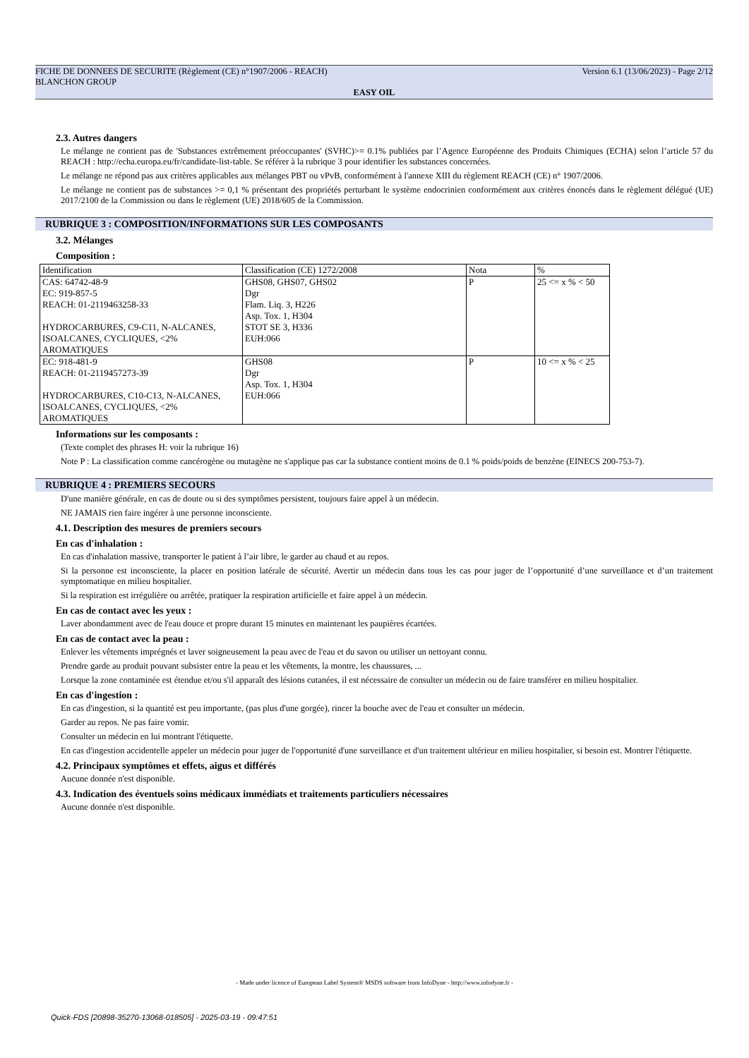FICHE DE DONNEES DE SECURITE (Règlement (CE) n°1907/2006 - REACH) Version 6.1 (13/06/2023) - Page 2/12
BLANCHON GROUP
EASY OIL
2.3. Autres dangers
Le mélange ne contient pas de 'Substances extrêmement préoccupantes' (SVHC)>= 0.1% publiées par l’Agence Européenne des Produits Chimiques (ECHA) selon l’article 57 du REACH : http://echa.europa.eu/fr/candidate-list-table. Se référer à la rubrique 3 pour identifier les substances concernées.
Le mélange ne répond pas aux critères applicables aux mélanges PBT ou vPvB, conformément à l'annexe XIII du règlement REACH (CE) n° 1907/2006.
Le mélange ne contient pas de substances >= 0,1 % présentant des propriétés perturbant le système endocrinien conformément aux critères énoncés dans le règlement délégué (UE) 2017/2100 de la Commission ou dans le règlement (UE) 2018/605 de la Commission.
RUBRIQUE 3 : COMPOSITION/INFORMATIONS SUR LES COMPOSANTS
3.2. Mélanges
Composition :
| Identification | Classification (CE) 1272/2008 | Nota | % |
| CAS: 64742-48-9 EC: 919-857-5 REACH: 01-2119463258-33 HYDROCARBURES, C9-C11, N-ALCANES, ISOALCANES, CYCLIQUES, <2% AROMATIQUES | GHS08, GHS07, GHS02 Dgr Flam. Liq. 3, H226 Asp. Tox. 1, H304 STOT SE 3, H336 EUH:066 | P | 25 <= x % < 50 |
| EC: 918-481-9 REACH: 01-2119457273-39 HYDROCARBURES, C10-C13, N-ALCANES, ISOALCANES, CYCLIQUES, <2% AROMATIQUES | GHS08 Dgr Asp. Tox. 1, H304 EUH:066 | P | 10 <= x % < 25 |
Informations sur les composants :
(Texte complet des phrases H: voir la rubrique 16)
Note P : La classification comme cancérogène ou mutagène ne s'applique pas car la substance contient moins de 0.1 % poids/poids de benzène (EINECS 200-753-7).
RUBRIQUE 4 : PREMIERS SECOURS
D'une manière générale, en cas de doute ou si des symptômes persistent, toujours faire appel à un médecin.
NE JAMAIS rien faire ingérer à une personne inconsciente.
4.1. Description des mesures de premiers secours
En cas d'inhalation :
En cas d'inhalation massive, transporter le patient à l’air libre, le garder au chaud et au repos.
Si la personne est inconsciente, la placer en position latérale de sécurité. Avertir un médecin dans tous les cas pour juger de l’opportunité d’une surveillance et d’un traitement symptomatique en milieu hospitalier.
Si la respiration est irrégulière ou arrêtée, pratiquer la respiration artificielle et faire appel à un médecin.
En cas de contact avec les yeux :
Laver abondamment avec de l'eau douce et propre durant 15 minutes en maintenant les paupières écartées.
En cas de contact avec la peau :
Enlever les vêtements imprégnés et laver soigneusement la peau avec de l'eau et du savon ou utiliser un nettoyant connu.
Prendre garde au produit pouvant subsister entre la peau et les vêtements, la montre, les chaussures, ...
Lorsque la zone contaminée est étendue et/ou s'il apparaît des lésions cutanées, il est nécessaire de consulter un médecin ou de faire transférer en milieu hospitalier.
En cas d'ingestion :
En cas d'ingestion, si la quantité est peu importante, (pas plus d'une gorgée), rincer la bouche avec de l'eau et consulter un médecin.
Garder au repos. Ne pas faire vomir.
Consulter un médecin en lui montrant l'étiquette.
En cas d'ingestion accidentelle appeler un médecin pour juger de l'opportunité d'une surveillance et d'un traitement ultérieur en milieu hospitalier, si besoin est. Montrer l'étiquette.
4.2. Principaux symptômes et effets, aigus et différés
Aucune donnée n'est disponible.
4.3. Indication des éventuels soins médicaux immédiats et traitements particuliers nécessaires
Aucune donnée n'est disponible.
- Made under licence of European Label System® MSDS software from InfoDyne - http://www.infodyne.fr -
Quick-FDS [20898-35270-13068-018505] - 2025-03-19 - 09:47:51